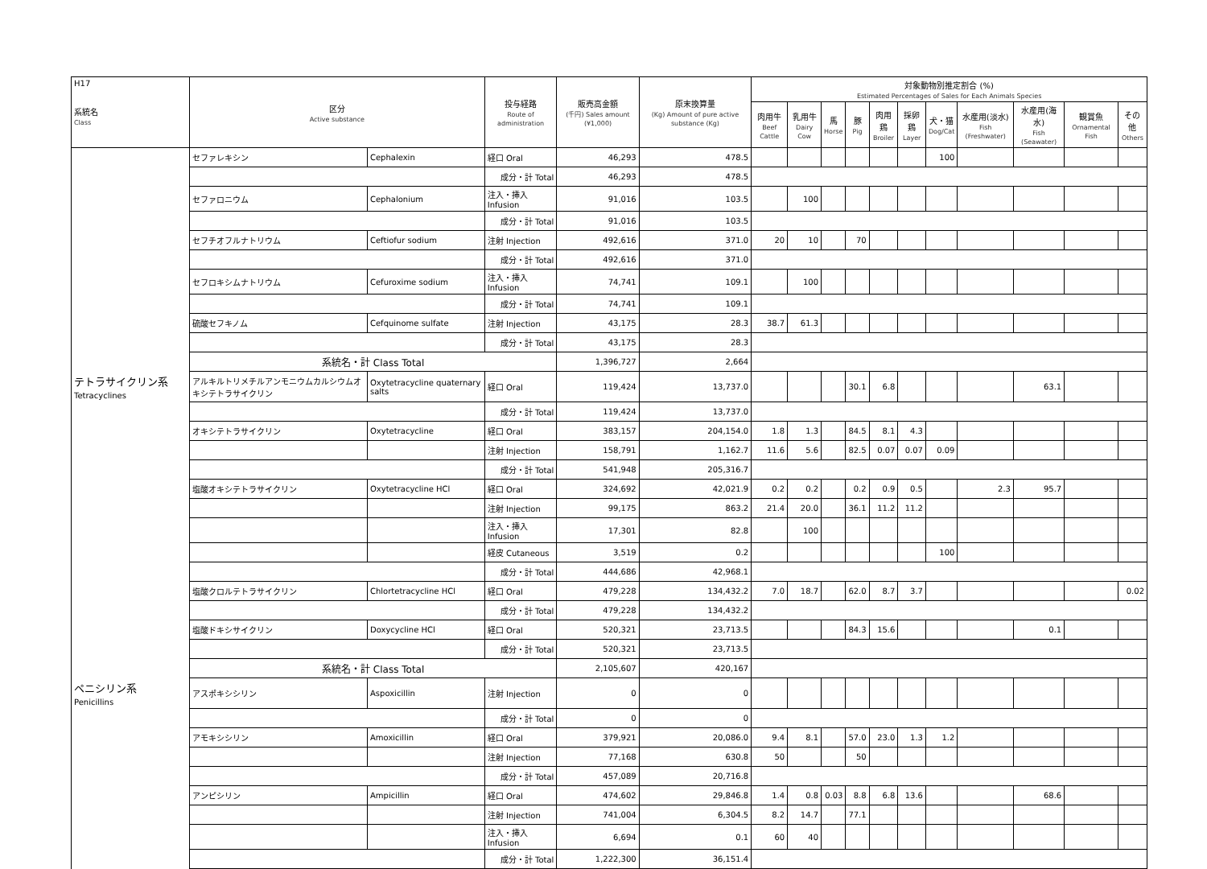| H17 系統名 Class | 区分 Active substance | | 投与経路 Route of administration | 販売高金額 (千円) Sales amount (¥1,000) | 原末換算量 (Kg) Amount of pure active substance (Kg) | 対象動物別推定割合 (%) Estimated Percentages of Sales for Each Animals Species | | | | | | | | | | |
| --- | --- | --- | --- | --- | --- | --- | --- | --- | --- | --- | --- | --- | --- | --- | --- | --- |
| | | | | | | 肉用牛 Beef Cattle | 乳用牛 Dairy Cow | 馬 Horse | 豚 Pig | 肉用鶏 Broiler | 採卵鶏 Layer | 犬・猫 Dog/Cat | 水産用(淡水) Fish (Freshwater) | 水産用(海水) Fish (Seawater) | 観賞魚 Ornamental Fish | その他 Others |
| | セファレキシン | Cephalexin | 経口 Oral | 46,293 | 478.5 | | | | | | | 100 | | | | |
| | | | 成分・計 Total | 46,293 | 478.5 | | | | | | | | | | | |
| | セファロニウム | Cephalonium | 注入・挿入 Infusion | 91,016 | 103.5 | | 100 | | | | | | | | | |
| | | | 成分・計 Total | 91,016 | 103.5 | | | | | | | | | | | |
| | セフチオフルナトリウム | Ceftiofur sodium | 注射 Injection | 492,616 | 371.0 | 20 | 10 | | 70 | | | | | | | |
| | | | 成分・計 Total | 492,616 | 371.0 | | | | | | | | | | | |
| | セフロキシムナトリウム | Cefuroxime sodium | 注入・挿入 Infusion | 74,741 | 109.1 | | 100 | | | | | | | | | |
| | | | 成分・計 Total | 74,741 | 109.1 | | | | | | | | | | | |
| | 硫酸セフキノム | Cefquinome sulfate | 注射 Injection | 43,175 | 28.3 | 38.7 | 61.3 | | | | | | | | | |
| | | | 成分・計 Total | 43,175 | 28.3 | | | | | | | | | | | |
| | 系統名・計 Class Total | | | 1,396,727 | 2,664 | | | | | | | | | | | |
| テトラサイクリン系 Tetracyclines | アルキルトリメチルアンモニウムカルシウムオキシテトラサイクリン | Oxytetracycline quaternary salts | 経口 Oral | 119,424 | 13,737.0 | | | | 30.1 | 6.8 | | | | 63.1 | | |
| | | | 成分・計 Total | 119,424 | 13,737.0 | | | | | | | | | | | |
| | オキシテトラサイクリン | Oxytetracycline | 経口 Oral | 383,157 | 204,154.0 | 1.8 | 1.3 | | 84.5 | 8.1 | 4.3 | | | | | |
| | | | 注射 Injection | 158,791 | 1,162.7 | 11.6 | 5.6 | | 82.5 | 0.07 | 0.07 | 0.09 | | | | |
| | | | 成分・計 Total | 541,948 | 205,316.7 | | | | | | | | | | | |
| | 塩酸オキシテトラサイクリン | Oxytetracycline HCl | 経口 Oral | 324,692 | 42,021.9 | 0.2 | 0.2 | | 0.2 | 0.9 | 0.5 | | 2.3 | 95.7 | | |
| | | | 注射 Injection | 99,175 | 863.2 | 21.4 | 20.0 | | 36.1 | 11.2 | 11.2 | | | | | |
| | | | 注入・挿入 Infusion | 17,301 | 82.8 | | 100 | | | | | | | | | |
| | | | 経皮 Cutaneous | 3,519 | 0.2 | | | | | | | 100 | | | | |
| | | | 成分・計 Total | 444,686 | 42,968.1 | | | | | | | | | | | |
| | 塩酸クロルテトラサイクリン | Chlortetracycline HCl | 経口 Oral | 479,228 | 134,432.2 | 7.0 | 18.7 | | 62.0 | 8.7 | 3.7 | | | | | 0.02 |
| | | | 成分・計 Total | 479,228 | 134,432.2 | | | | | | | | | | | |
| | 塩酸ドキシサイクリン | Doxycycline HCl | 経口 Oral | 520,321 | 23,713.5 | | | | 84.3 | 15.6 | | | | 0.1 | | |
| | | | 成分・計 Total | 520,321 | 23,713.5 | | | | | | | | | | | |
| | 系統名・計 Class Total | | | 2,105,607 | 420,167 | | | | | | | | | | | |
| ペニシリン系 Penicillins | アスポキシシリン | Aspoxicillin | 注射 Injection | 0 | 0 | | | | | | | | | | | |
| | | | 成分・計 Total | 0 | 0 | | | | | | | | | | | |
| | アモキシシリン | Amoxicillin | 経口 Oral | 379,921 | 20,086.0 | 9.4 | 8.1 | | 57.0 | 23.0 | 1.3 | 1.2 | | | | |
| | | | 注射 Injection | 77,168 | 630.8 | 50 | | | 50 | | | | | | | |
| | | | 成分・計 Total | 457,089 | 20,716.8 | | | | | | | | | | | |
| | アンピシリン | Ampicillin | 経口 Oral | 474,602 | 29,846.8 | 1.4 | 0.8 | 0.03 | 8.8 | 6.8 | 13.6 | | | 68.6 | | |
| | | | 注射 Injection | 741,004 | 6,304.5 | 8.2 | 14.7 | | 77.1 | | | | | | | |
| | | | 注入・挿入 Infusion | 6,694 | 0.1 | 60 | 40 | | | | | | | | | |
| | | | 成分・計 Total | 1,222,300 | 36,151.4 | | | | | | | | | | | |